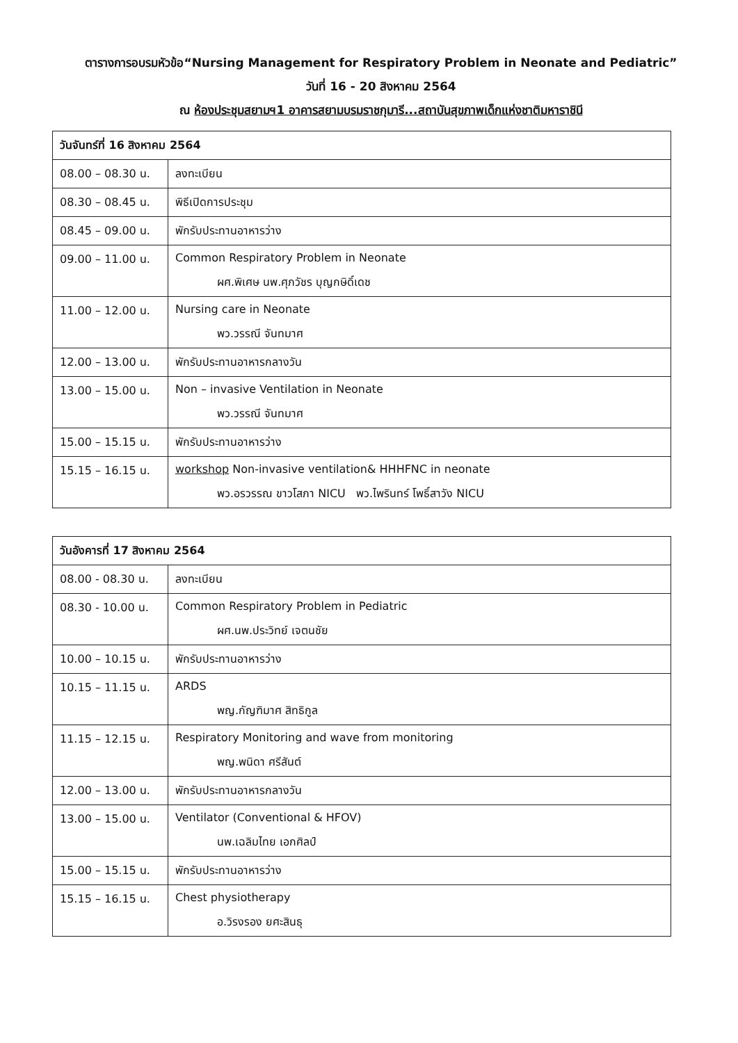ตารางการอบรมหัวข้อ“Nursing Management for Respiratory Problem in Neonate and Pediatric”
วันที่ 16 - 20 สิงหาคม 2564
ณ ห้องประชุมสยามฯ1 อาคารสยามบรมราชกุมารี...สถาบันสุขภาพเด็กแห่งชาติมหาราชินี
| วันจันทร์ที่ 16 สิงหาคม 2564 | |
| --- | --- |
| 08.00 – 08.30 น. | ลงทะเบียน |
| 08.30 – 08.45 น. | พิธีเปิดการประชุม |
| 08.45 – 09.00 น. | พักรับประทานอาหารว่าง |
| 09.00 – 11.00 น. | Common Respiratory Problem in Neonate ผศ.พิเศษ นพ.ศุภวัชร บุญกษิดิ์เดช |
| 11.00 – 12.00 น. | Nursing care in Neonate พว.วรรณี จันทมาศ |
| 12.00 – 13.00 น. | พักรับประทานอาหารกลางวัน |
| 13.00 – 15.00 น. | Non – invasive Ventilation in Neonate พว.วรรณี จันทมาศ |
| 15.00 – 15.15 น. | พักรับประทานอาหารว่าง |
| 15.15 – 16.15 น. | workshop Non-invasive ventilation& HHHFNC in neonate พว.อรวรรณ ขาวโสภา NICU พว.ไพรินทร์ โพธิ์สาวัง NICU |
| วันอังคารที่ 17 สิงหาคม 2564 | |
| --- | --- |
| 08.00 - 08.30 น. | ลงทะเบียน |
| 08.30 - 10.00 น. | Common Respiratory Problem in Pediatric ผศ.นพ.ประวิทย์ เจตนชัย |
| 10.00 – 10.15 น. | พักรับประทานอาหารว่าง |
| 10.15 – 11.15 น. | ARDS พญ.กัญฑิมาศ สิทธิกูล |
| 11.15 – 12.15 น. | Respiratory Monitoring and wave from monitoring พญ.พนิดา ศรีสันต์ |
| 12.00 – 13.00 น. | พักรับประทานอาหารกลางวัน |
| 13.00 – 15.00 น. | Ventilator (Conventional & HFOV) นพ.เฉลิมไทย เอกศิลป์ |
| 15.00 – 15.15 น. | พักรับประทานอาหารว่าง |
| 15.15 – 16.15 น. | Chest physiotherapy อ.วิรงรอง ยศะสินธุ |